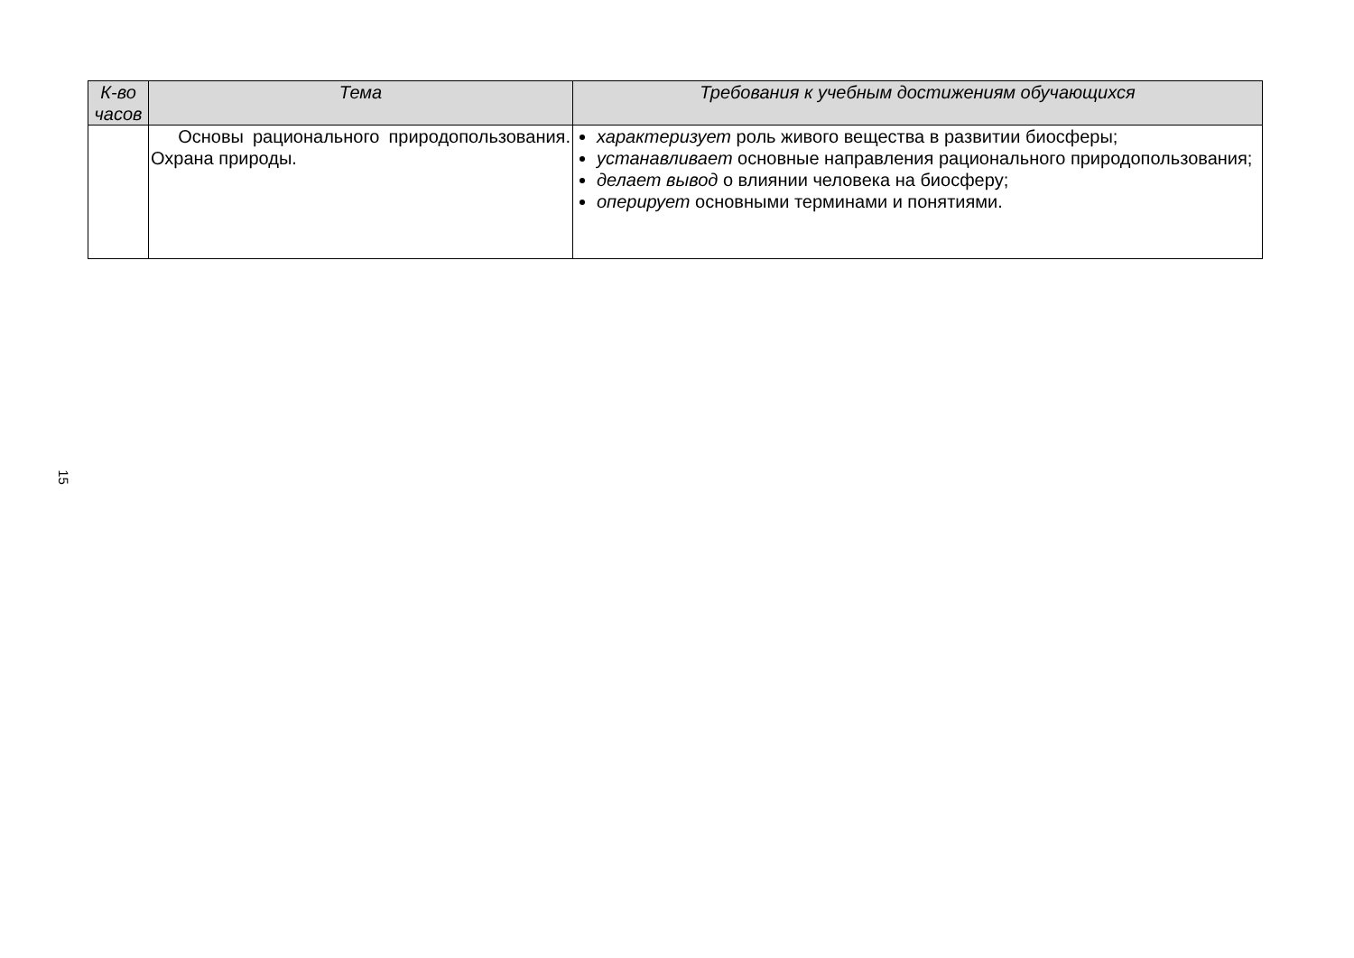| К-во часов | Тема | Требования к учебным достижениям обучающихся |
| --- | --- | --- |
| | Основы рационального природопользования. Охрана природы. | характеризует роль живого вещества в развитии биосферы; устанавливает основные направления рационального природопользования; делает вывод о влиянии человека на биосферу; оперирует основными терминами и понятиями. |
15